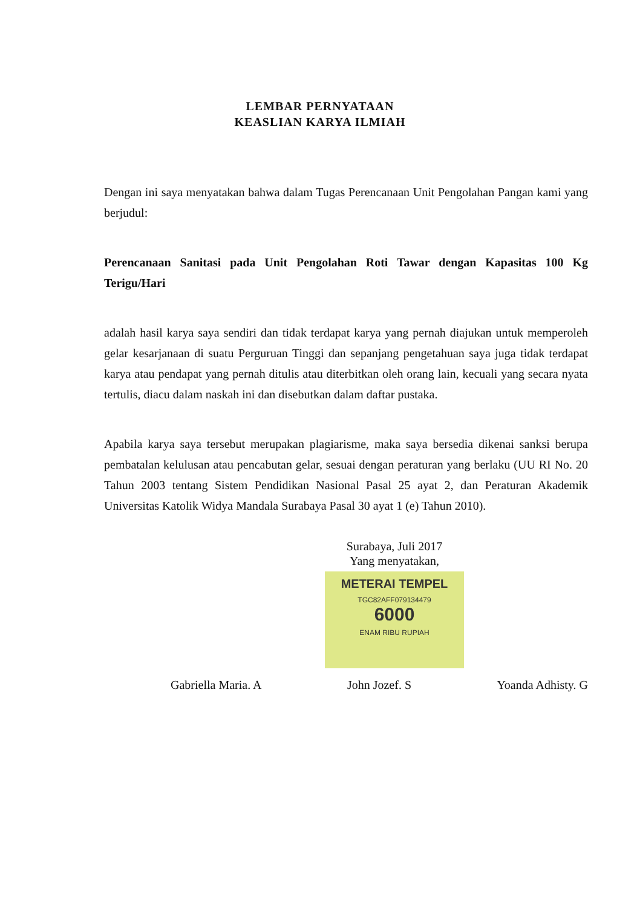LEMBAR PERNYATAAN
KEASLIAN KARYA ILMIAH
Dengan ini saya menyatakan bahwa dalam Tugas Perencanaan Unit Pengolahan Pangan kami yang berjudul:
Perencanaan Sanitasi pada Unit Pengolahan Roti Tawar dengan Kapasitas 100 Kg Terigu/Hari
adalah hasil karya saya sendiri dan tidak terdapat karya yang pernah diajukan untuk memperoleh gelar kesarjanaan di suatu Perguruan Tinggi dan sepanjang pengetahuan saya juga tidak terdapat karya atau pendapat yang pernah ditulis atau diterbitkan oleh orang lain, kecuali yang secara nyata tertulis, diacu dalam naskah ini dan disebutkan dalam daftar pustaka.
Apabila karya saya tersebut merupakan plagiarisme, maka saya bersedia dikenai sanksi berupa pembatalan kelulusan atau pencabutan gelar, sesuai dengan peraturan yang berlaku (UU RI No. 20 Tahun 2003 tentang Sistem Pendidikan Nasional Pasal 25 ayat 2, dan Peraturan Akademik Universitas Katolik Widya Mandala Surabaya Pasal 30 ayat 1 (e) Tahun 2010).
Surabaya, Juli 2017
Yang menyatakan,
METERAI TEMPEL
TGC82AFF079134479
6000
ENAM RIBU RUPIAH
Gabriella Maria. A John Jozef. S Yoanda Adhisty. G